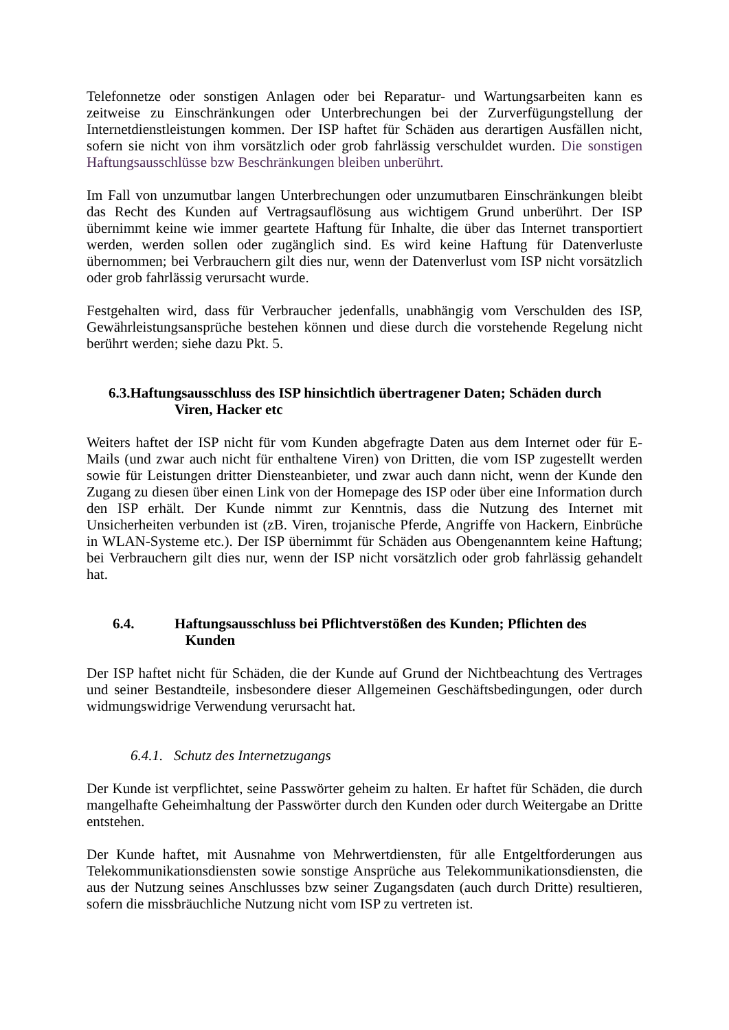Telefonnetze oder sonstigen Anlagen oder bei Reparatur- und Wartungsarbeiten kann es zeitweise zu Einschränkungen oder Unterbrechungen bei der Zurverfügungstellung der Internetdienstleistungen kommen. Der ISP haftet für Schäden aus derartigen Ausfällen nicht, sofern sie nicht von ihm vorsätzlich oder grob fahrlässig verschuldet wurden. Die sonstigen Haftungsausschlüsse bzw Beschränkungen bleiben unberührt.
Im Fall von unzumutbar langen Unterbrechungen oder unzumutbaren Einschränkungen bleibt das Recht des Kunden auf Vertragsauflösung aus wichtigem Grund unberührt. Der ISP übernimmt keine wie immer geartete Haftung für Inhalte, die über das Internet transportiert werden, werden sollen oder zugänglich sind. Es wird keine Haftung für Datenverluste übernommen; bei Verbrauchern gilt dies nur, wenn der Datenverlust vom ISP nicht vorsätzlich oder grob fahrlässig verursacht wurde.
Festgehalten wird, dass für Verbraucher jedenfalls, unabhängig vom Verschulden des ISP, Gewährleistungsansprüche bestehen können und diese durch die vorstehende Regelung nicht berührt werden; siehe dazu Pkt. 5.
6.3.Haftungsausschluss des ISP hinsichtlich übertragener Daten; Schäden durch
Viren, Hacker etc
Weiters haftet der ISP nicht für vom Kunden abgefragte Daten aus dem Internet oder für E-Mails (und zwar auch nicht für enthaltene Viren) von Dritten, die vom ISP zugestellt werden sowie für Leistungen dritter Diensteanbieter, und zwar auch dann nicht, wenn der Kunde den Zugang zu diesen über einen Link von der Homepage des ISP oder über eine Information durch den ISP erhält. Der Kunde nimmt zur Kenntnis, dass die Nutzung des Internet mit Unsicherheiten verbunden ist (zB. Viren, trojanische Pferde, Angriffe von Hackern, Einbrüche in WLAN-Systeme etc.). Der ISP übernimmt für Schäden aus Obengenanntem keine Haftung; bei Verbrauchern gilt dies nur, wenn der ISP nicht vorsätzlich oder grob fahrlässig gehandelt hat.
6.4. Haftungsausschluss bei Pflichtverstößen des Kunden; Pflichten des
Kunden
Der ISP haftet nicht für Schäden, die der Kunde auf Grund der Nichtbeachtung des Vertrages und seiner Bestandteile, insbesondere dieser Allgemeinen Geschäftsbedingungen, oder durch widmungswidrige Verwendung verursacht hat.
6.4.1. Schutz des Internetzugangs
Der Kunde ist verpflichtet, seine Passwörter geheim zu halten. Er haftet für Schäden, die durch mangelhafte Geheimhaltung der Passwörter durch den Kunden oder durch Weitergabe an Dritte entstehen.
Der Kunde haftet, mit Ausnahme von Mehrwertdiensten, für alle Entgeltforderungen aus Telekommunikationsdiensten sowie sonstige Ansprüche aus Telekommunikationsdiensten, die aus der Nutzung seines Anschlusses bzw seiner Zugangsdaten (auch durch Dritte) resultieren, sofern die missbräuchliche Nutzung nicht vom ISP zu vertreten ist.